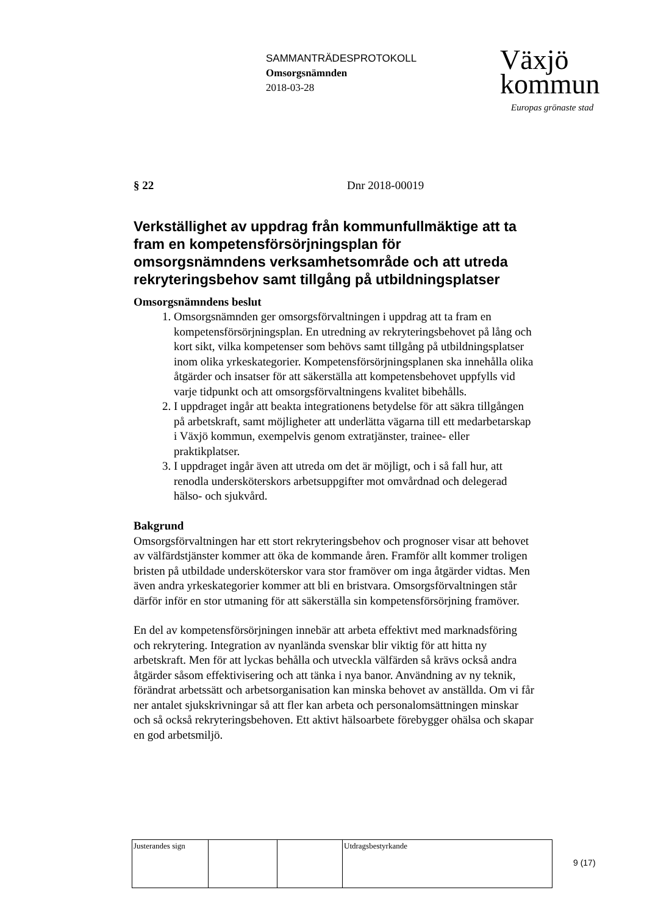SAMMANTRÄDESPROTOKOLL
Omsorgsnämnden
2018-03-28
Växjö
kommun
Europas grönaste stad
§ 22 Dnr 2018-00019
Verkställighet av uppdrag från kommunfullmäktige att ta fram en kompetensförsörjningsplan för omsorgsnämndens verksamhetsområde och att utreda rekryteringsbehov samt tillgång på utbildningsplatser
Omsorgsnämndens beslut
1. Omsorgsnämnden ger omsorgsförvaltningen i uppdrag att ta fram en kompetensförsörjningsplan. En utredning av rekryteringsbehovet på lång och kort sikt, vilka kompetenser som behövs samt tillgång på utbildningsplatser inom olika yrkeskategorier. Kompetensförsörjningsplanen ska innehålla olika åtgärder och insatser för att säkerställa att kompetensbehovet uppfylls vid varje tidpunkt och att omsorgsförvaltningens kvalitet bibehålls.
2. I uppdraget ingår att beakta integrationens betydelse för att säkra tillgången på arbetskraft, samt möjligheter att underlätta vägarna till ett medarbetarskap i Växjö kommun, exempelvis genom extratjänster, trainee- eller praktikplatser.
3. I uppdraget ingår även att utreda om det är möjligt, och i så fall hur, att renodla undersköterskors arbetsuppgifter mot omvårdnad och delegerad hälso- och sjukvård.
Bakgrund
Omsorgsförvaltningen har ett stort rekryteringsbehov och prognoser visar att behovet av välfärdstjänster kommer att öka de kommande åren. Framför allt kommer troligen bristen på utbildade undersköterskor vara stor framöver om inga åtgärder vidtas. Men även andra yrkeskategorier kommer att bli en bristvara. Omsorgsförvaltningen står därför inför en stor utmaning för att säkerställa sin kompetensförsörjning framöver.
En del av kompetensförsörjningen innebär att arbeta effektivt med marknadsföring och rekrytering. Integration av nyanlända svenskar blir viktig för att hitta ny arbetskraft. Men för att lyckas behålla och utveckla välfärden så krävs också andra åtgärder såsom effektivisering och att tänka i nya banor. Användning av ny teknik, förändrat arbetssätt och arbetsorganisation kan minska behovet av anställda. Om vi får ner antalet sjukskrivningar så att fler kan arbeta och personalomsättningen minskar och så också rekryteringsbehoven. Ett aktivt hälsoarbete förebygger ohälsa och skapar en god arbetsmiljö.
| Justerandes sign | | | Utdragsbestyrkande |
9 (17)